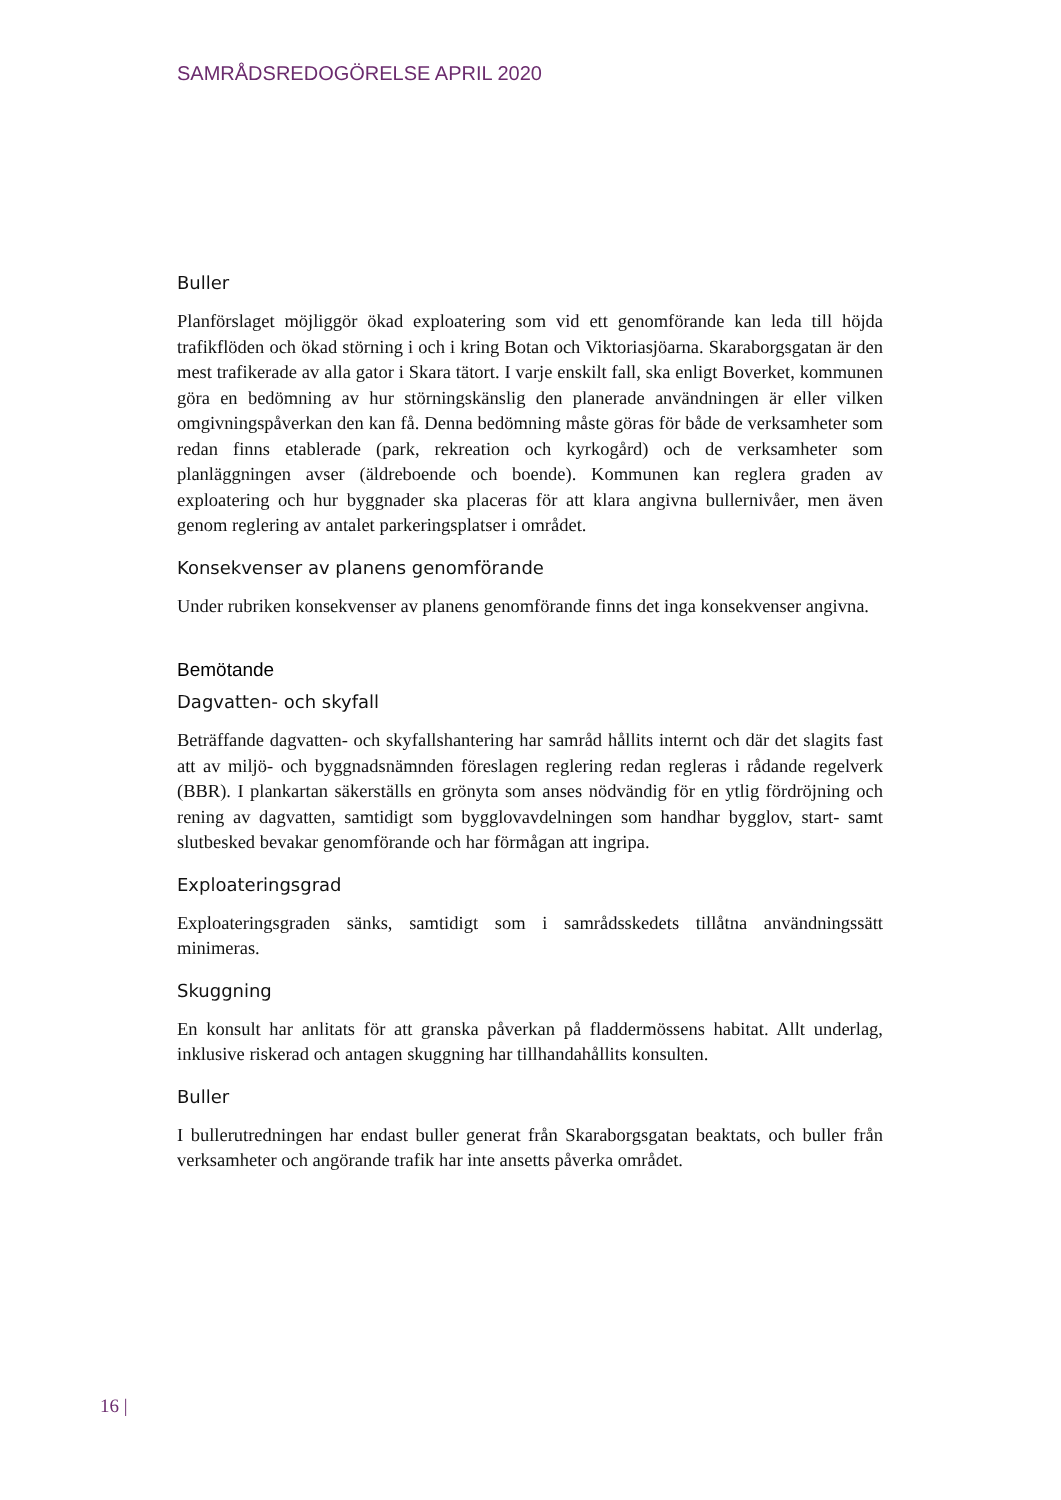SAMRÅDSREDOGÖRELSE APRIL 2020
Buller
Planförslaget möjliggör ökad exploatering som vid ett genomförande kan leda till höjda trafikflöden och ökad störning i och i kring Botan och Viktoriasjöarna. Skaraborgsgatan är den mest trafikerade av alla gator i Skara tätort. I varje enskilt fall, ska enligt Boverket, kommunen göra en bedömning av hur störningskänslig den planerade användningen är eller vilken omgivningspåverkan den kan få. Denna bedömning måste göras för både de verksamheter som redan finns etablerade (park, rekreation och kyrkogård) och de verksamheter som planläggningen avser (äldreboende och boende). Kommunen kan reglera graden av exploatering och hur byggnader ska placeras för att klara angivna bullernivåer, men även genom reglering av antalet parkeringsplatser i området.
Konsekvenser av planens genomförande
Under rubriken konsekvenser av planens genomförande finns det inga konsekvenser angivna.
Bemötande
Dagvatten- och skyfall
Beträffande dagvatten- och skyfallshantering har samråd hållits internt och där det slagits fast att av miljö- och byggnadsnämnden föreslagen reglering redan regleras i rådande regelverk (BBR). I plankartan säkerställs en grönyta som anses nödvändig för en ytlig fördröjning och rening av dagvatten, samtidigt som bygglovavdelningen som handhar bygglov, start- samt slutbesked bevakar genomförande och har förmågan att ingripa.
Exploateringsgrad
Exploateringsgraden sänks, samtidigt som i samrådsskedets tillåtna användningssätt minimeras.
Skuggning
En konsult har anlitats för att granska påverkan på fladdermössens habitat. Allt underlag, inklusive riskerad och antagen skuggning har tillhandahållits konsulten.
Buller
I bullerutredningen har endast buller generat från Skaraborgsgatan beaktats, och buller från verksamheter och angörande trafik har inte ansetts påverka området.
16 |